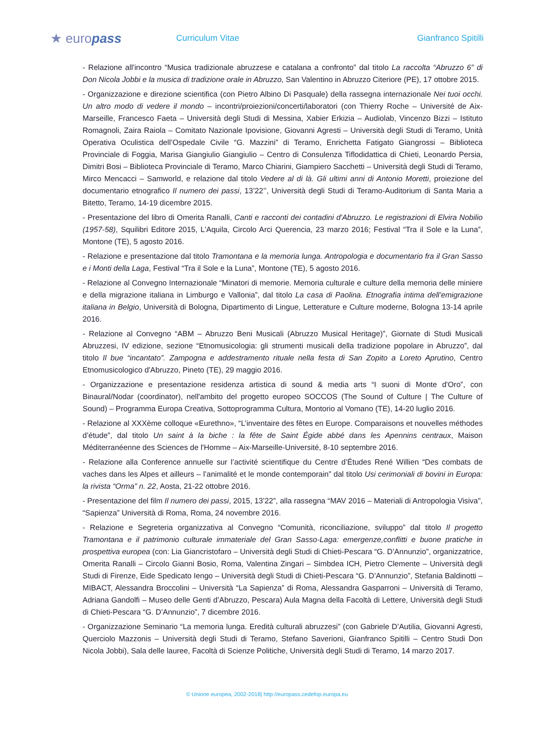★ europass
Curriculum Vitae Gianfranco Spitilli
- Relazione all'incontro “Musica tradizionale abruzzese e catalana a confronto” dal titolo La raccolta “Abruzzo 6” di Don Nicola Jobbi e la musica di tradizione orale in Abruzzo, San Valentino in Abruzzo Citeriore (PE), 17 ottobre 2015.
- Organizzazione e direzione scientifica (con Pietro Albino Di Pasquale) della rassegna internazionale Nei tuoi occhi. Un altro modo di vedere il mondo – incontri/proiezioni/concerti/laboratori (con Thierry Roche – Université de Aix-Marseille, Francesco Faeta – Università degli Studi di Messina, Xabier Erkizia – Audiolab, Vincenzo Bizzi – Istituto Romagnoli, Zaira Raiola – Comitato Nazionale Ipovisione, Giovanni Agresti – Università degli Studi di Teramo, Unità Operativa Oculistica dell’Ospedale Civile “G. Mazzini” di Teramo, Enrichetta Fatigato Giangrossi – Biblioteca Provinciale di Foggia, Marisa Giangiulio Giangiulio – Centro di Consulenza Tiflodidattica di Chieti, Leonardo Persia, Dimitri Bosi – Biblioteca Provinciale di Teramo, Marco Chiarini, Giampiero Sacchetti – Università degli Studi di Teramo, Mirco Mencacci – Samworld, e relazione dal titolo Vedere al di là. Gli ultimi anni di Antonio Moretti, proiezione del documentario etnografico Il numero dei passi, 13’22’’, Università degli Studi di Teramo-Auditorium di Santa Maria a Bitetto, Teramo, 14-19 dicembre 2015.
- Presentazione del libro di Omerita Ranalli, Canti e racconti dei contadini d'Abruzzo. Le registrazioni di Elvira Nobilio (1957-58), Squilibri Editore 2015, L'Aquila, Circolo Arci Querencia, 23 marzo 2016; Festival “Tra il Sole e la Luna”, Montone (TE), 5 agosto 2016.
- Relazione e presentazione dal titolo Tramontana e la memoria lunga. Antropologia e documentario fra il Gran Sasso e i Monti della Laga, Festival “Tra il Sole e la Luna”, Montone (TE), 5 agosto 2016.
- Relazione al Convegno Internazionale “Minatori di memorie. Memoria culturale e culture della memoria delle miniere e della migrazione italiana in Limburgo e Vallonia”, dal titolo La casa di Paolina. Etnografia intima dell’emigrazione italiana in Belgio, Università di Bologna, Dipartimento di Lingue, Letterature e Culture moderne, Bologna 13-14 aprile 2016.
- Relazione al Convegno “ABM – Abruzzo Beni Musicali (Abruzzo Musical Heritage)”, Giornate di Studi Musicali Abruzzesi, IV edizione, sezione “Etnomusicologia: gli strumenti musicali della tradizione popolare in Abruzzo”, dal titolo Il bue “incantato”. Zampogna e addestramento rituale nella festa di San Zopito a Loreto Aprutino, Centro Etnomusicologico d'Abruzzo, Pineto (TE), 29 maggio 2016.
- Organizzazione e presentazione residenza artistica di sound & media arts “I suoni di Monte d'Oro”, con Binaural/Nodar (coordinator), nell'ambito del progetto europeo SOCCOS (The Sound of Culture | The Culture of Sound) – Programma Europa Creativa, Sottoprogramma Cultura, Montorio al Vomano (TE), 14-20 luglio 2016.
- Relazione al XXXème colloque «Eurethno», “L’inventaire des fêtes en Europe. Comparaisons et nouvelles méthodes d’étude”, dal titolo Un saint à la biche : la fête de Saint Égide abbé dans les Apennins centraux, Maison Méditerranéenne des Sciences de l'Homme – Aix-Marseille-Université, 8-10 septembre 2016.
- Relazione alla Conference annuelle sur l’activité scientifique du Centre d’Études René Willien “Des combats de vaches dans les Alpes et ailleurs – l’animalité et le monde contemporain” dal titolo Usi cerimoniali di bovini in Europa: la rivista “Orma” n. 22, Aosta, 21-22 ottobre 2016.
- Presentazione del film Il numero dei passi, 2015, 13’22”, alla rassegna “MAV 2016 – Materiali di Antropologia Visiva", “Sapienza” Università di Roma, Roma, 24 novembre 2016.
- Relazione e Segreteria organizzativa al Convegno “Comunità, riconciliazione, sviluppo” dal titolo Il progetto Tramontana e il patrimonio culturale immateriale del Gran Sasso-Laga: emergenze,conflitti e buone pratiche in prospettiva europea (con: Lia Giancristofaro – Università degli Studi di Chieti-Pescara “G. D’Annunzio”, organizzatrice, Omerita Ranalli – Circolo Gianni Bosio, Roma, Valentina Zingari – Simbdea ICH, Pietro Clemente – Università degli Studi di Firenze, Eide Spedicato Iengo – Università degli Studi di Chieti-Pescara “G. D’Annunzio”, Stefania Baldinotti – MIBACT, Alessandra Broccolini – Università “La Sapienza” di Roma, Alessandra Gasparroni – Università di Teramo, Adriana Gandolfi – Museo delle Genti d’Abruzzo, Pescara) Aula Magna della Facoltà di Lettere, Università degli Studi di Chieti-Pescara “G. D’Annunzio”, 7 dicembre 2016.
- Organizzazione Seminario “La memoria lunga. Eredità culturali abruzzesi” (con Gabriele D’Autilia, Giovanni Agresti, Querciolo Mazzonis – Università degli Studi di Teramo, Stefano Saverioni, Gianfranco Spitilli – Centro Studi Don Nicola Jobbi), Sala delle lauree, Facoltà di Scienze Politiche, Università degli Studi di Teramo, 14 marzo 2017.
© Unione europea, 2002-2018| http://europass.cedefop.europa.eu